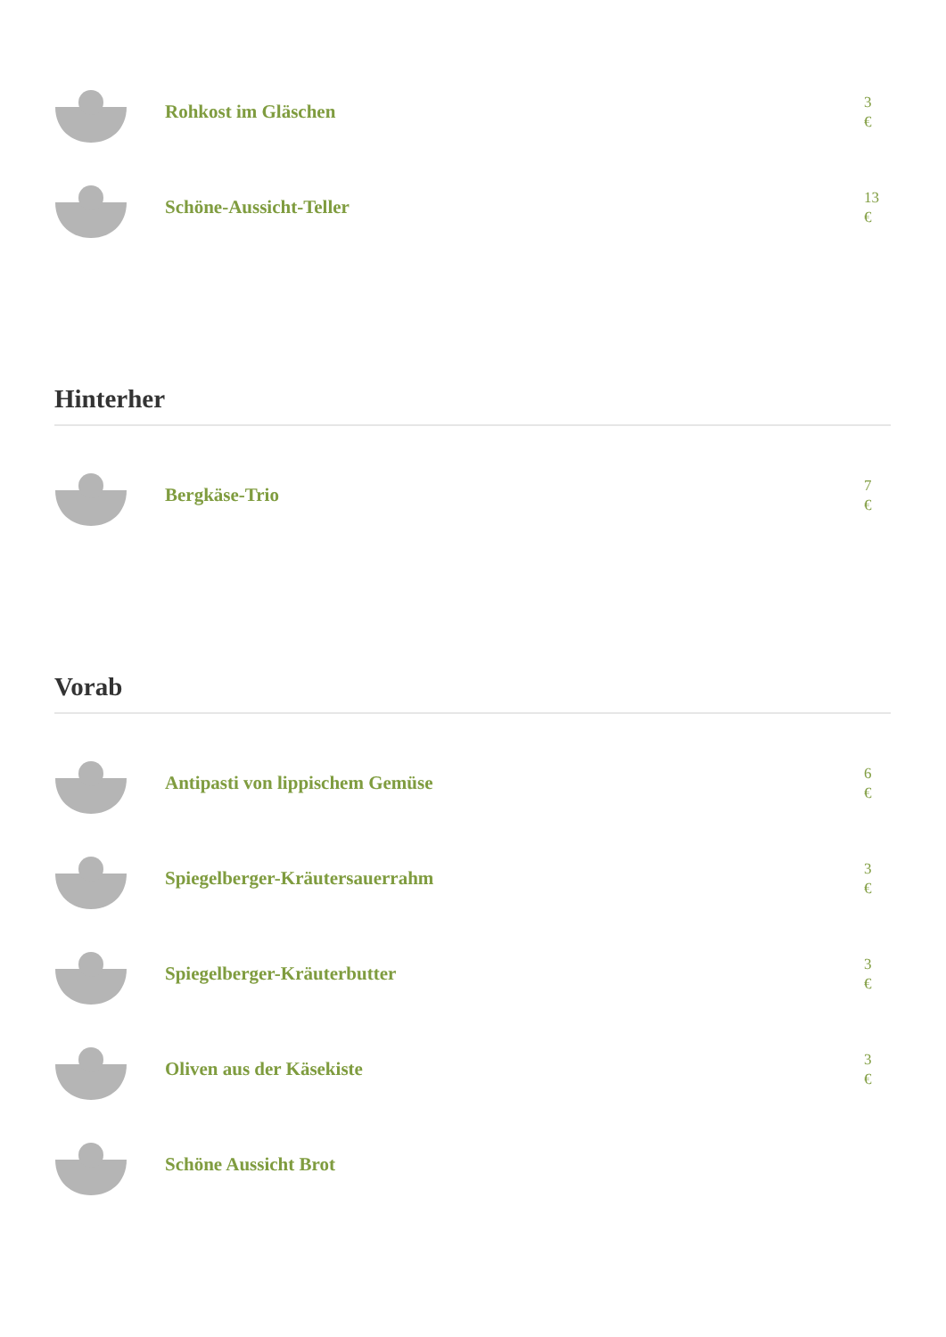Rohkost im Gläschen
3
€
Schöne-Aussicht-Teller
13
€
Hinterher
Bergkäse-Trio
7
€
Vorab
Antipasti von lippischem Gemüse
6
€
Spiegelberger-Kräutersauerrahm
3
€
Spiegelberger-Kräuterbutter
3
€
Oliven aus der Käsekiste
3
€
Schöne Aussicht Brot